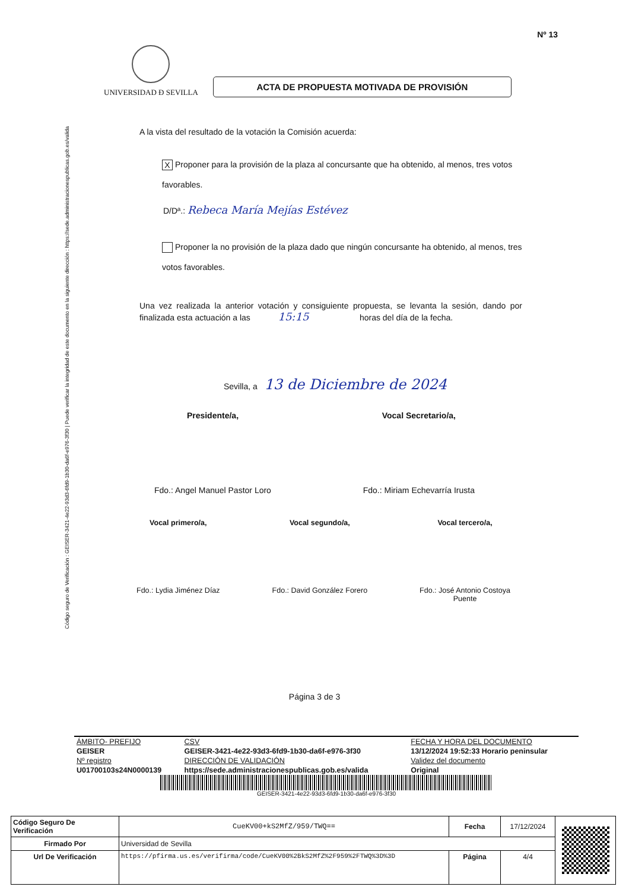Código seguro de Verificación : GEISER-3421-4e22-93d3-6fd9-1b30-da6f-e976-3f30 | Puede verificar la integridad de este documento en la siguiente dirección : https://sede.administracionespublicas.gob.es/valida
Nº 13
UNIVERSIDAD Ð SEVILLA
ACTA DE PROPUESTA MOTIVADA DE PROVISIÓN
A la vista del resultado de la votación la Comisión acuerda:
X Proponer para la provisión de la plaza al concursante que ha obtenido, al menos, tres votos favorables.
D/Dª.: Rebeca María Mejías Estévez
Proponer la no provisión de la plaza dado que ningún concursante ha obtenido, al menos, tres votos favorables.
Una vez realizada la anterior votación y consiguiente propuesta, se levanta la sesión, dando por finalizada esta actuación a las 15:15 horas del día de la fecha.
Sevilla, a 13 de Diciembre de 2024
Presidente/a,
Fdo.: Angel Manuel Pastor Loro
Vocal Secretario/a,
Fdo.: Miriam Echevarría Irusta
Vocal primero/a,
Fdo.: Lydia Jiménez Díaz
Vocal segundo/a,
Fdo.: David González Forero
Vocal tercero/a,
Fdo.: José Antonio Costoya
Puente
Página 3 de 3
| ÁMBITO- PREFIJO | CSV | FECHA Y HORA DEL DOCUMENTO |
| GEISER | GEISER-3421-4e22-93d3-6fd9-1b30-da6f-e976-3f30 | 13/12/2024 19:52:33 Horario peninsular |
| Nº registro | DIRECCIÓN DE VALIDACIÓN | Validez del documento |
| U01700103s24N0000139 | https://sede.administracionespublicas.gob.es/valida | Original |
GEISER-3421-4e22-93d3-6fd9-1b30-da6f-e976-3f30
| Código Seguro De Verificación | CueKV00+kS2MfZ/959/TWQ== | Fecha | 17/12/2024 | |
| Firmado Por | Universidad de Sevilla | | | |
| Url De Verificación | https://pfirma.us.es/verifirma/code/CueKV00%2BkS2MfZ%2F959%2FTWQ%3D%3D | Página | 4/4 | |